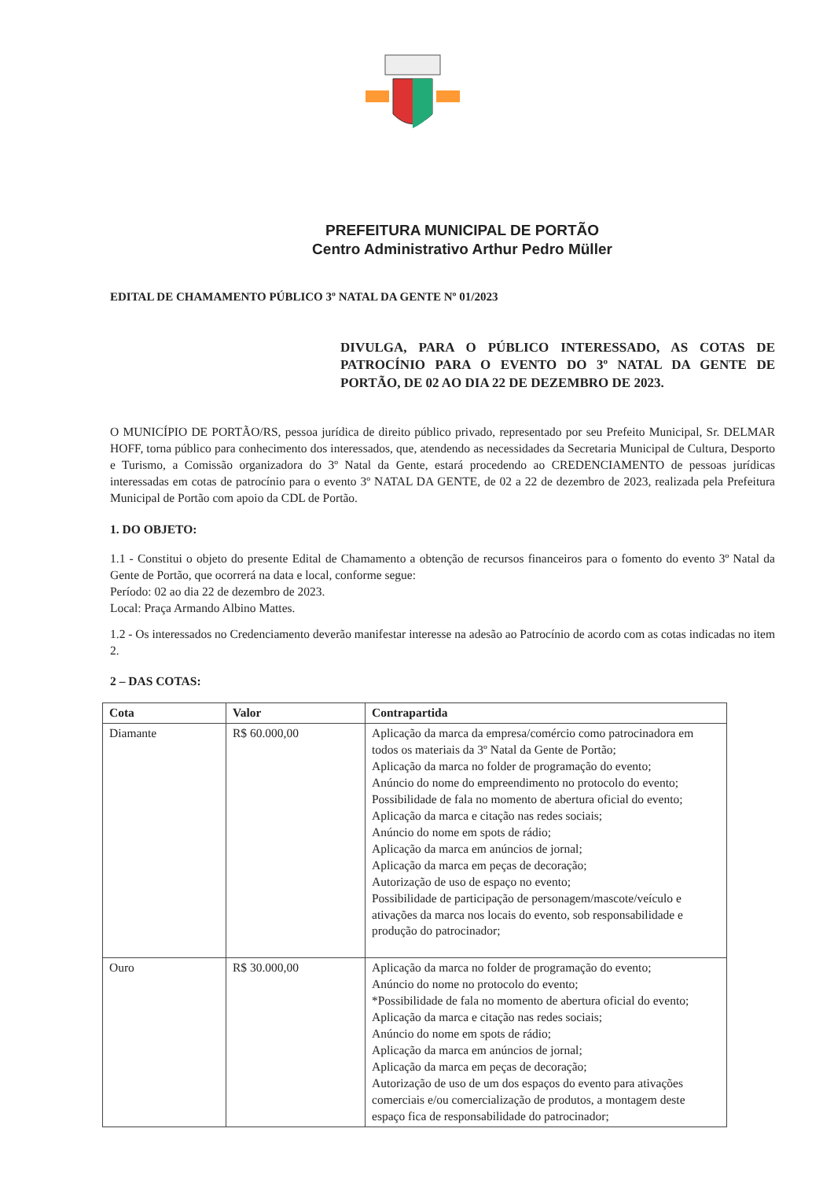PREFEITURA MUNICIPAL DE PORTÃO
Centro Administrativo Arthur Pedro Müller
EDITAL DE CHAMAMENTO PÚBLICO 3º NATAL DA GENTE Nº 01/2023
DIVULGA, PARA O PÚBLICO INTERESSADO, AS COTAS DE PATROCÍNIO PARA O EVENTO DO 3º NATAL DA GENTE DE PORTÃO, DE 02 AO DIA 22 DE DEZEMBRO DE 2023.
O MUNICÍPIO DE PORTÃO/RS, pessoa jurídica de direito público privado, representado por seu Prefeito Municipal, Sr. DELMAR HOFF, torna público para conhecimento dos interessados, que, atendendo as necessidades da Secretaria Municipal de Cultura, Desporto e Turismo, a Comissão organizadora do 3º Natal da Gente, estará procedendo ao CREDENCIAMENTO de pessoas jurídicas interessadas em cotas de patrocínio para o evento 3º NATAL DA GENTE, de 02 a 22 de dezembro de 2023, realizada pela Prefeitura Municipal de Portão com apoio da CDL de Portão.
1. DO OBJETO:
1.1 - Constitui o objeto do presente Edital de Chamamento a obtenção de recursos financeiros para o fomento do evento 3º Natal da Gente de Portão, que ocorrerá na data e local, conforme segue:
Período: 02 ao dia 22 de dezembro de 2023.
Local: Praça Armando Albino Mattes.
1.2 - Os interessados no Credenciamento deverão manifestar interesse na adesão ao Patrocínio de acordo com as cotas indicadas no item 2.
2 – DAS COTAS:
| Cota | Valor | Contrapartida |
| --- | --- | --- |
| Diamante | R$ 60.000,00 | Aplicação da marca da empresa/comércio como patrocinadora em todos os materiais da 3º Natal da Gente de Portão; Aplicação da marca no folder de programação do evento; Anúncio do nome do empreendimento no protocolo do evento; Possibilidade de fala no momento de abertura oficial do evento; Aplicação da marca e citação nas redes sociais; Anúncio do nome em spots de rádio; Aplicação da marca em anúncios de jornal; Aplicação da marca em peças de decoração; Autorização de uso de espaço no evento; Possibilidade de participação de personagem/mascote/veículo e ativações da marca nos locais do evento, sob responsabilidade e produção do patrocinador; |
| Ouro | R$ 30.000,00 | Aplicação da marca no folder de programação do evento; Anúncio do nome no protocolo do evento; *Possibilidade de fala no momento de abertura oficial do evento; Aplicação da marca e citação nas redes sociais; Anúncio do nome em spots de rádio; Aplicação da marca em anúncios de jornal; Aplicação da marca em peças de decoração; Autorização de uso de um dos espaços do evento para ativações comerciais e/ou comercialização de produtos, a montagem deste espaço fica de responsabilidade do patrocinador; |